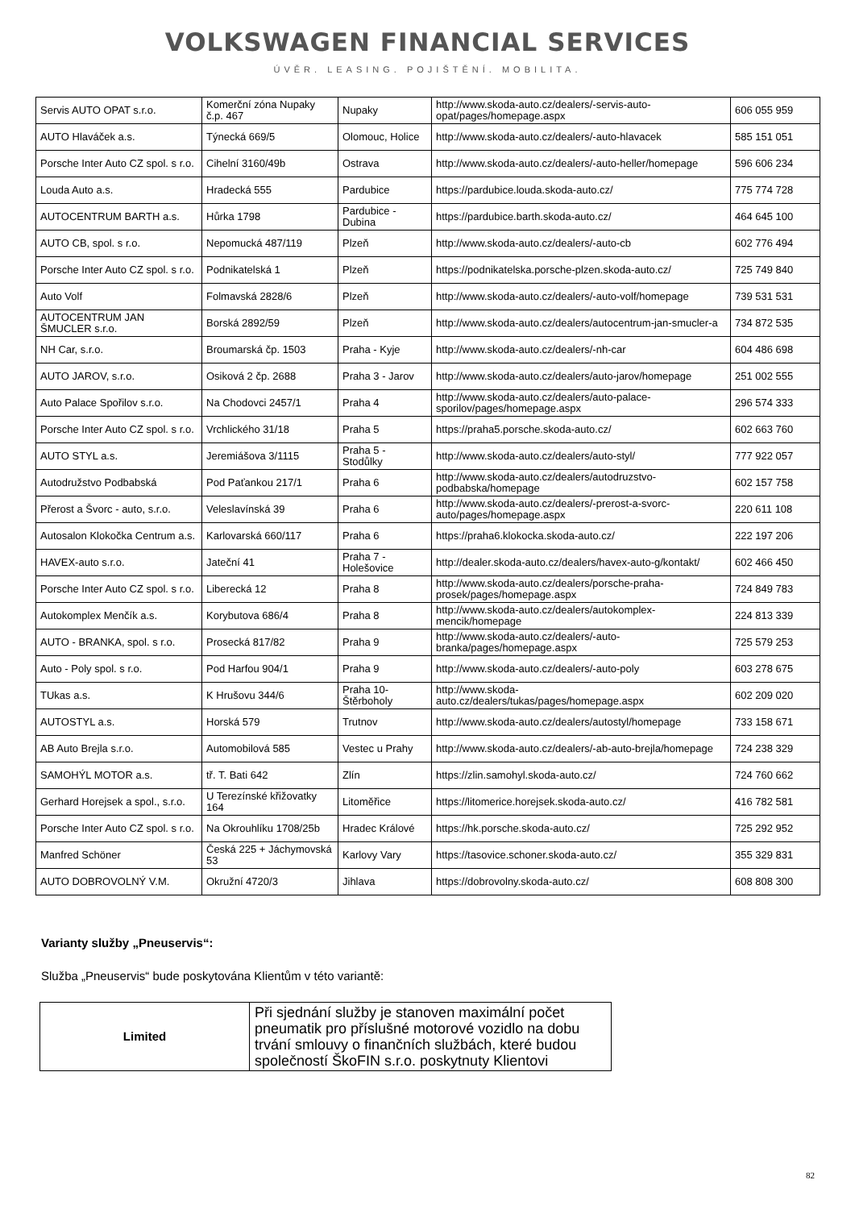VOLKSWAGEN FINANCIAL SERVICES
ÚVĚR. LEASING. POJIŠTĚNÍ. MOBILITA.
| Servis AUTO OPAT s.r.o. | Komerční zóna Nupaky č.p. 467 | Nupaky | http://www.skoda-auto.cz/dealers/-servis-auto-opat/pages/homepage.aspx | 606 055 959 |
| AUTO Hlaváček a.s. | Týnecká 669/5 | Olomouc, Holice | http://www.skoda-auto.cz/dealers/-auto-hlavacek | 585 151 051 |
| Porsche Inter Auto CZ spol. s r.o. | Cihelní 3160/49b | Ostrava | http://www.skoda-auto.cz/dealers/-auto-heller/homepage | 596 606 234 |
| Louda Auto a.s. | Hradecká 555 | Pardubice | https://pardubice.louda.skoda-auto.cz/ | 775 774 728 |
| AUTOCENTRUM BARTH a.s. | Hůrka 1798 | Pardubice - Dubina | https://pardubice.barth.skoda-auto.cz/ | 464 645 100 |
| AUTO CB, spol. s r.o. | Nepomucká 487/119 | Plzeň | http://www.skoda-auto.cz/dealers/-auto-cb | 602 776 494 |
| Porsche Inter Auto CZ spol. s r.o. | Podnikatelská 1 | Plzeň | https://podnikatelska.porsche-plzen.skoda-auto.cz/ | 725 749 840 |
| Auto Volf | Folmavská 2828/6 | Plzeň | http://www.skoda-auto.cz/dealers/-auto-volf/homepage | 739 531 531 |
| AUTOCENTRUM JAN ŠMUCLER s.r.o. | Borská 2892/59 | Plzeň | http://www.skoda-auto.cz/dealers/autocentrum-jan-smucler-a | 734 872 535 |
| NH Car, s.r.o. | Broumarská čp. 1503 | Praha - Kyje | http://www.skoda-auto.cz/dealers/-nh-car | 604 486 698 |
| AUTO JAROV, s.r.o. | Osiková 2 čp. 2688 | Praha 3 - Jarov | http://www.skoda-auto.cz/dealers/auto-jarov/homepage | 251 002 555 |
| Auto Palace Spořilov s.r.o. | Na Chodovci 2457/1 | Praha 4 | http://www.skoda-auto.cz/dealers/auto-palace-sporilov/pages/homepage.aspx | 296 574 333 |
| Porsche Inter Auto CZ spol. s r.o. | Vrchlického 31/18 | Praha 5 | https://praha5.porsche.skoda-auto.cz/ | 602 663 760 |
| AUTO STYL a.s. | Jeremiášova 3/1115 | Praha 5 - Stodůlky | http://www.skoda-auto.cz/dealers/auto-styl/ | 777 922 057 |
| Autodružstvo Podbabská | Pod Paťankou 217/1 | Praha 6 | http://www.skoda-auto.cz/dealers/autodruzstvo-podbabska/homepage | 602 157 758 |
| Přerost a Švorc - auto, s.r.o. | Veleslavínská 39 | Praha 6 | http://www.skoda-auto.cz/dealers/-prerost-a-svorc-auto/pages/homepage.aspx | 220 611 108 |
| Autosalon Klokočka Centrum a.s. | Karlovarská 660/117 | Praha 6 | https://praha6.klokocka.skoda-auto.cz/ | 222 197 206 |
| HAVEX-auto s.r.o. | Jateční 41 | Praha 7 - Holešovice | http://dealer.skoda-auto.cz/dealers/havex-auto-g/kontakt/ | 602 466 450 |
| Porsche Inter Auto CZ spol. s r.o. | Liberecká 12 | Praha 8 | http://www.skoda-auto.cz/dealers/porsche-praha-prosek/pages/homepage.aspx | 724 849 783 |
| Autokomplex Menčík a.s. | Korybutova 686/4 | Praha 8 | http://www.skoda-auto.cz/dealers/autokomplex-mencik/homepage | 224 813 339 |
| AUTO - BRANKA, spol. s r.o. | Prosecká 817/82 | Praha 9 | http://www.skoda-auto.cz/dealers/-auto-branka/pages/homepage.aspx | 725 579 253 |
| Auto - Poly spol. s r.o. | Pod Harfou 904/1 | Praha 9 | http://www.skoda-auto.cz/dealers/-auto-poly | 603 278 675 |
| TUkas a.s. | K Hrušovu 344/6 | Praha 10-Štěrboholy | http://www.skoda-auto.cz/dealers/tukas/pages/homepage.aspx | 602 209 020 |
| AUTOSTYL a.s. | Horská 579 | Trutnov | http://www.skoda-auto.cz/dealers/autostyl/homepage | 733 158 671 |
| AB Auto Brejla s.r.o. | Automobilová 585 | Vestec u Prahy | http://www.skoda-auto.cz/dealers/-ab-auto-brejla/homepage | 724 238 329 |
| SAMOHÝL MOTOR a.s. | tř. T. Bati 642 | Zlín | https://zlin.samohyl.skoda-auto.cz/ | 724 760 662 |
| Gerhard Horejsek a spol., s.r.o. | U Terezínské křižovatky 164 | Litoměřice | https://litomerice.horejsek.skoda-auto.cz/ | 416 782 581 |
| Porsche Inter Auto CZ spol. s r.o. | Na Okrouhlíku 1708/25b | Hradec Králové | https://hk.porsche.skoda-auto.cz/ | 725 292 952 |
| Manfred Schöner | Česká 225 + Jáchymovská 53 | Karlovy Vary | https://tasovice.schoner.skoda-auto.cz/ | 355 329 831 |
| AUTO DOBROVOLNÝ V.M. | Okružní 4720/3 | Jihlava | https://dobrovolny.skoda-auto.cz/ | 608 808 300 |
Varianty služby „Pneuservis“:
Služba „Pneuservis“ bude poskytována Klientům v této variantě:
| Limited | Při sjednání služby je stanoven maximální počet pneumatik pro příslušné motorové vozidlo na dobu trvání smlouvy o finančních službách, které budou společností ŠkoFIN s.r.o. poskytnuty Klientovi |
82